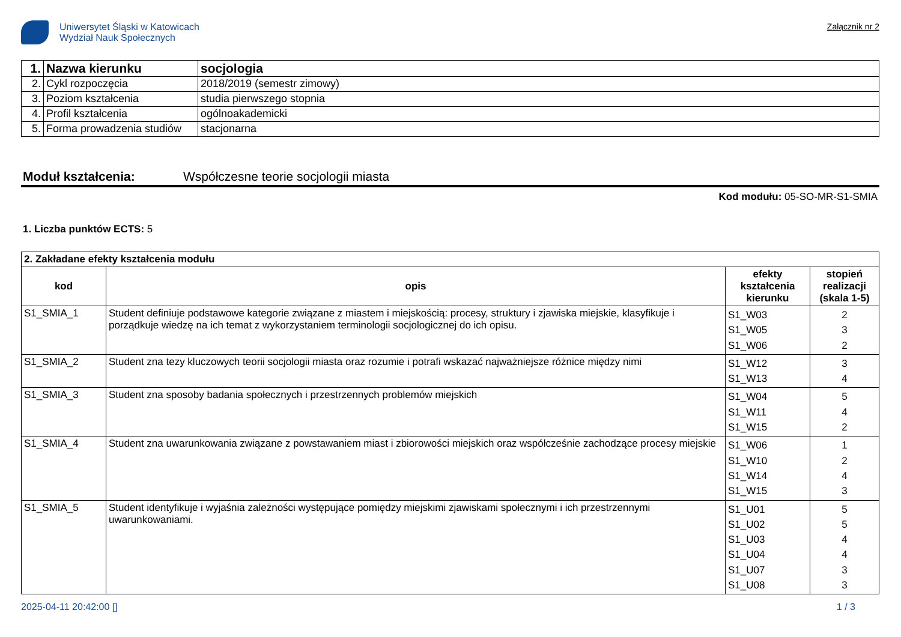Uniwersytet Śląski w Katowicach
Wydział Nauk Społecznych
Załącznik nr 2
| 1. | Nazwa kierunku | socjologia |
| 2. | Cykl rozpoczęcia | 2018/2019 (semestr zimowy) |
| 3. | Poziom kształcenia | studia pierwszego stopnia |
| 4. | Profil kształcenia | ogólnoakademicki |
| 5. | Forma prowadzenia studiów | stacjonarna |
Moduł kształcenia: Współczesne teorie socjologii miasta
Kod modułu: 05-SO-MR-S1-SMIA
1. Liczba punktów ECTS: 5
| 2. Zakładane efekty kształcenia modułu | | | |
| kod | opis | efekty kształcenia kierunku | stopień realizacji (skala 1-5) |
| S1_SMIA_1 | Student definiuje podstawowe kategorie związane z miastem i miejskością: procesy, struktury i zjawiska miejskie, klasyfikuje i porządkuje wiedzę na ich temat z wykorzystaniem terminologii socjologicznej do ich opisu. | S1_W03 S1_W05 S1_W06 | 2 3 2 |
| S1_SMIA_2 | Student zna tezy kluczowych teorii socjologii miasta oraz rozumie i potrafi wskazać najważniejsze różnice między nimi | S1_W12 S1_W13 | 3 4 |
| S1_SMIA_3 | Student zna sposoby badania społecznych i przestrzennych problemów miejskich | S1_W04 S1_W11 S1_W15 | 5 4 2 |
| S1_SMIA_4 | Student zna uwarunkowania związane z powstawaniem miast i zbiorowości miejskich oraz współcześnie zachodzące procesy miejskie | S1_W06 S1_W10 S1_W14 S1_W15 | 1 2 4 3 |
| S1_SMIA_5 | Student identyfikuje i wyjaśnia zależności występujące pomiędzy miejskimi zjawiskami społecznymi i ich przestrzennymi uwarunkowaniami. | S1_U01 S1_U02 S1_U03 S1_U04 S1_U07 S1_U08 | 5 5 4 4 3 3 |
2025-04-11 20:42:00 [] 1 / 3